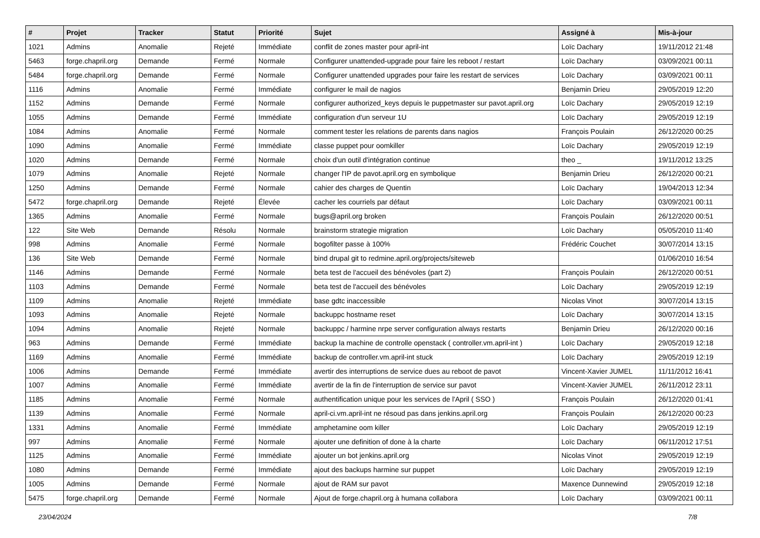| # | Projet | Tracker | Statut | Priorité | Sujet | Assigné à | Mis-à-jour |
| --- | --- | --- | --- | --- | --- | --- | --- |
| 1021 | Admins | Anomalie | Rejeté | Immédiate | conflit de zones master pour april-int | Loïc Dachary | 19/11/2012 21:48 |
| 5463 | forge.chapril.org | Demande | Fermé | Normale | Configurer unattended-upgrade pour faire les reboot / restart | Loïc Dachary | 03/09/2021 00:11 |
| 5484 | forge.chapril.org | Demande | Fermé | Normale | Configurer unattended upgrades pour faire les restart de services | Loïc Dachary | 03/09/2021 00:11 |
| 1116 | Admins | Anomalie | Fermé | Immédiate | configurer le mail de nagios | Benjamin Drieu | 29/05/2019 12:20 |
| 1152 | Admins | Demande | Fermé | Normale | configurer authorized_keys depuis le puppetmaster sur pavot.april.org | Loïc Dachary | 29/05/2019 12:19 |
| 1055 | Admins | Demande | Fermé | Immédiate | configuration d'un serveur 1U | Loïc Dachary | 29/05/2019 12:19 |
| 1084 | Admins | Anomalie | Fermé | Normale | comment tester les relations de parents dans nagios | François Poulain | 26/12/2020 00:25 |
| 1090 | Admins | Anomalie | Fermé | Immédiate | classe puppet pour oomkiller | Loïc Dachary | 29/05/2019 12:19 |
| 1020 | Admins | Demande | Fermé | Normale | choix d'un outil d'intégration continue | theo _ | 19/11/2012 13:25 |
| 1079 | Admins | Anomalie | Rejeté | Normale | changer l'IP de pavot.april.org en symbolique | Benjamin Drieu | 26/12/2020 00:21 |
| 1250 | Admins | Demande | Fermé | Normale | cahier des charges de Quentin | Loïc Dachary | 19/04/2013 12:34 |
| 5472 | forge.chapril.org | Demande | Rejeté | Élevée | cacher les courriels par défaut | Loïc Dachary | 03/09/2021 00:11 |
| 1365 | Admins | Anomalie | Fermé | Normale | bugs@april.org broken | François Poulain | 26/12/2020 00:51 |
| 122 | Site Web | Demande | Résolu | Normale | brainstorm strategie migration | Loïc Dachary | 05/05/2010 11:40 |
| 998 | Admins | Anomalie | Fermé | Normale | bogofilter passe à 100% | Frédéric Couchet | 30/07/2014 13:15 |
| 136 | Site Web | Demande | Fermé | Normale | bind drupal git to redmine.april.org/projects/siteweb | | 01/06/2010 16:54 |
| 1146 | Admins | Demande | Fermé | Normale | beta test de l'accueil des bénévoles (part 2) | François Poulain | 26/12/2020 00:51 |
| 1103 | Admins | Demande | Fermé | Normale | beta test de l'accueil des bénévoles | Loïc Dachary | 29/05/2019 12:19 |
| 1109 | Admins | Anomalie | Rejeté | Immédiate | base gdtc inaccessible | Nicolas Vinot | 30/07/2014 13:15 |
| 1093 | Admins | Anomalie | Rejeté | Normale | backuppc hostname reset | Loïc Dachary | 30/07/2014 13:15 |
| 1094 | Admins | Anomalie | Rejeté | Normale | backuppc / harmine nrpe server configuration always restarts | Benjamin Drieu | 26/12/2020 00:16 |
| 963 | Admins | Demande | Fermé | Immédiate | backup la machine de controlle openstack ( controller.vm.april-int ) | Loïc Dachary | 29/05/2019 12:18 |
| 1169 | Admins | Anomalie | Fermé | Immédiate | backup de controller.vm.april-int stuck | Loïc Dachary | 29/05/2019 12:19 |
| 1006 | Admins | Demande | Fermé | Immédiate | avertir des interruptions de service dues au reboot de pavot | Vincent-Xavier JUMEL | 11/11/2012 16:41 |
| 1007 | Admins | Anomalie | Fermé | Immédiate | avertir de la fin de l'interruption de service sur pavot | Vincent-Xavier JUMEL | 26/11/2012 23:11 |
| 1185 | Admins | Anomalie | Fermé | Normale | authentification unique pour les services de l'April ( SSO ) | François Poulain | 26/12/2020 01:41 |
| 1139 | Admins | Anomalie | Fermé | Normale | april-ci.vm.april-int ne résoud pas dans jenkins.april.org | François Poulain | 26/12/2020 00:23 |
| 1331 | Admins | Anomalie | Fermé | Immédiate | amphetamine oom killer | Loïc Dachary | 29/05/2019 12:19 |
| 997 | Admins | Anomalie | Fermé | Normale | ajouter une definition of done à la charte | Loïc Dachary | 06/11/2012 17:51 |
| 1125 | Admins | Anomalie | Fermé | Immédiate | ajouter un bot jenkins.april.org | Nicolas Vinot | 29/05/2019 12:19 |
| 1080 | Admins | Demande | Fermé | Immédiate | ajout des backups harmine sur puppet | Loïc Dachary | 29/05/2019 12:19 |
| 1005 | Admins | Demande | Fermé | Normale | ajout de RAM sur pavot | Maxence Dunnewind | 29/05/2019 12:18 |
| 5475 | forge.chapril.org | Demande | Fermé | Normale | Ajout de forge.chapril.org à humana collabora | Loïc Dachary | 03/09/2021 00:11 |
23/04/2024 7/8